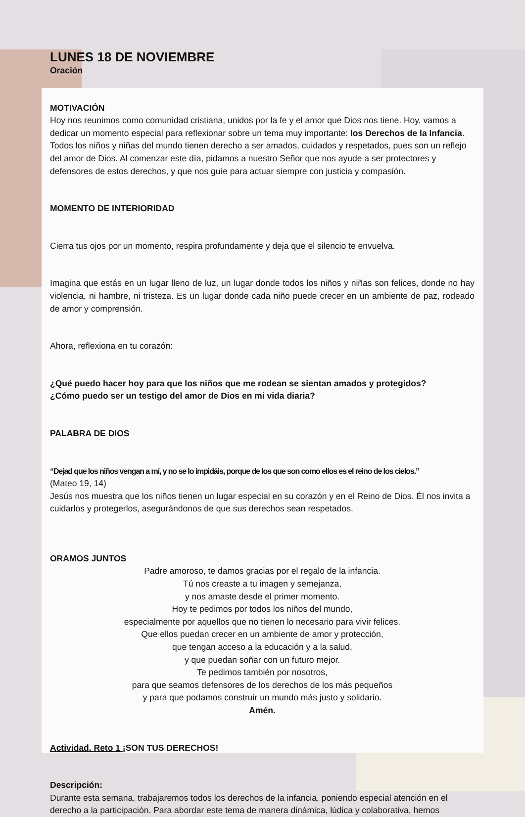LUNES 18 DE NOVIEMBRE
Oración
MOTIVACIÓN
Hoy nos reunimos como comunidad cristiana, unidos por la fe y el amor que Dios nos tiene. Hoy, vamos a dedicar un momento especial para reflexionar sobre un tema muy importante: los Derechos de la Infancia. Todos los niños y niñas del mundo tienen derecho a ser amados, cuidados y respetados, pues son un reflejo del amor de Dios. Al comenzar este día, pidamos a nuestro Señor que nos ayude a ser protectores y defensores de estos derechos, y que nos guíe para actuar siempre con justicia y compasión.
MOMENTO DE INTERIORIDAD
Cierra tus ojos por un momento, respira profundamente y deja que el silencio te envuelva.
Imagina que estás en un lugar lleno de luz, un lugar donde todos los niños y niñas son felices, donde no hay violencia, ni hambre, ni tristeza. Es un lugar donde cada niño puede crecer en un ambiente de paz, rodeado de amor y comprensión.
Ahora, reflexiona en tu corazón:
¿Qué puedo hacer hoy para que los niños que me rodean se sientan amados y protegidos?
¿Cómo puedo ser un testigo del amor de Dios en mi vida diaria?
PALABRA DE DIOS
“Dejad que los niños vengan a mí, y no se lo impidáis, porque de los que son como ellos es el reino de los cielos.”
(Mateo 19, 14)
Jesús nos muestra que los niños tienen un lugar especial en su corazón y en el Reino de Dios. Él nos invita a cuidarlos y protegerlos, asegurándonos de que sus derechos sean respetados.
ORAMOS JUNTOS
Padre amoroso, te damos gracias por el regalo de la infancia.
Tú nos creaste a tu imagen y semejanza,
y nos amaste desde el primer momento.
Hoy te pedimos por todos los niños del mundo,
especialmente por aquellos que no tienen lo necesario para vivir felices.
Que ellos puedan crecer en un ambiente de amor y protección,
que tengan acceso a la educación y a la salud,
y que puedan soñar con un futuro mejor.
Te pedimos también por nosotros,
para que seamos defensores de los derechos de los más pequeños
y para que podamos construir un mundo más justo y solidario.
Amén.
Actividad. Reto 1 ¡SON TUS DERECHOS!
Descripción:
Durante esta semana, trabajaremos todos los derechos de la infancia, poniendo especial atención en el derecho a la participación. Para abordar este tema de manera dinámica, lúdica y colaborativa, hemos